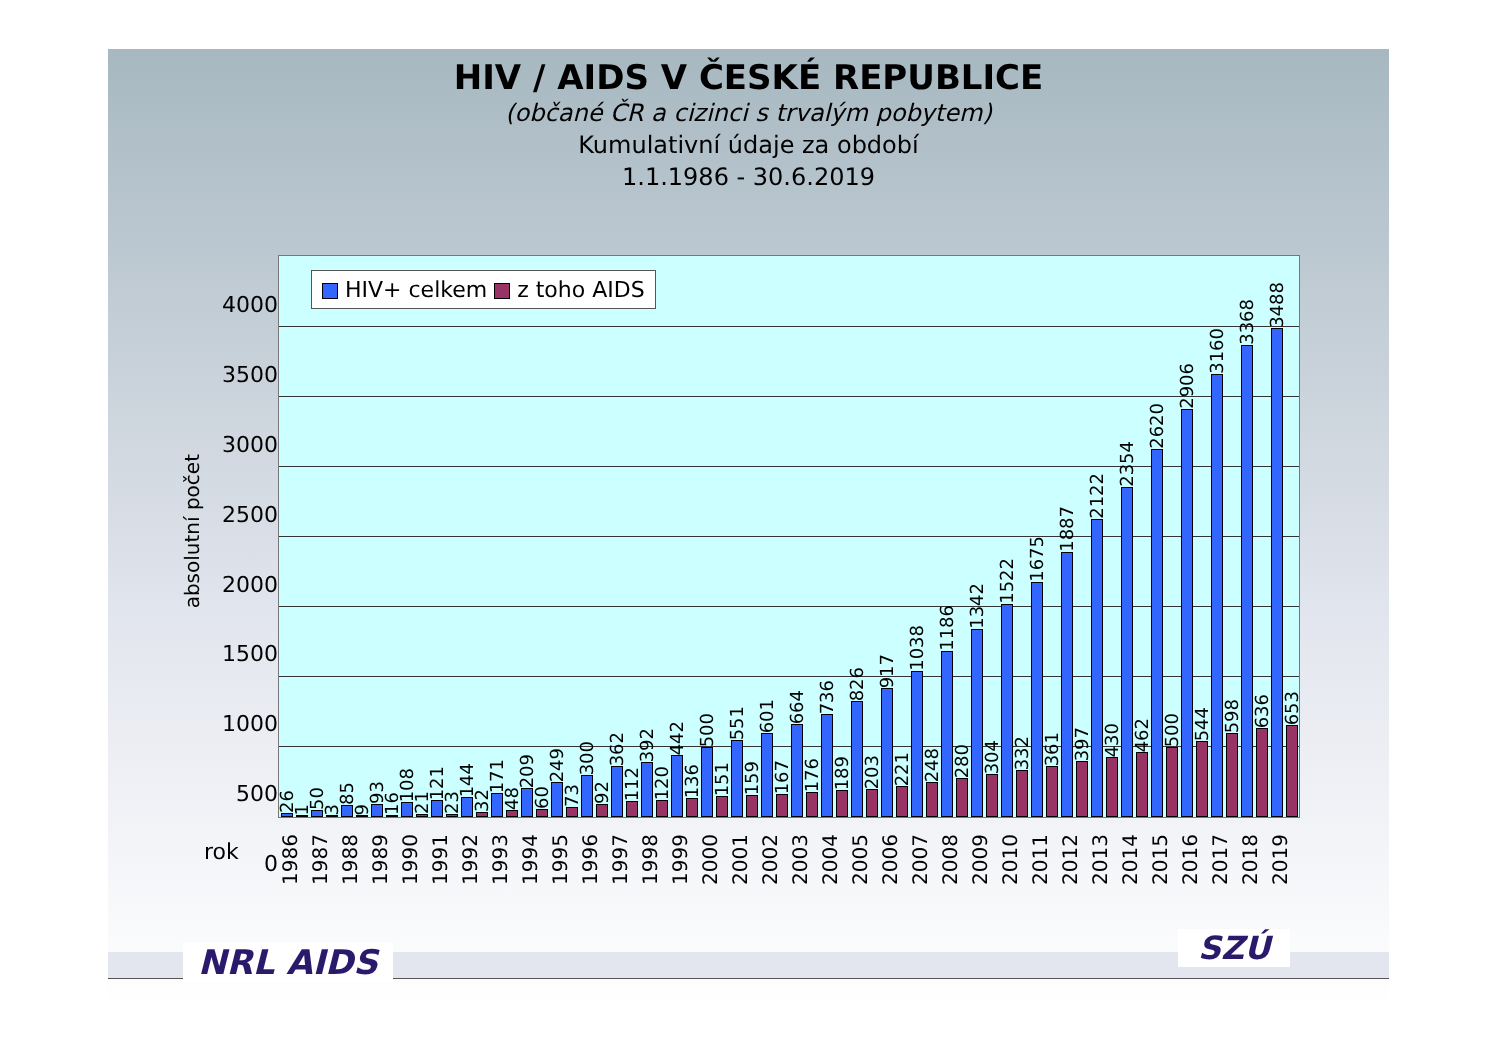HIV / AIDS V ČESKÉ REPUBLICE
(občané ČR a cizinci s trvalým pobytem)
Kumulativní údaje za období
1.1.1986 - 30.6.2019
absolutní počet
4000
3500
3000
2500
2000
1500
1000
500
0
HIV+ celkem z toho AIDS
26
1
50
3
85
9
93
16
108
21
121
23
144
32
171
48
209
60
249
73
300
92
362
112
392
120
442
136
500
151
551
159
601
167
664
176
736
189
826
203
917
221
1038
248
1186
280
1342
304
1522
332
1675
361
1887
397
2122
430
2354
462
2620
500
2906
544
3160
598
3368
636
3488
653
rok
1986 1987 1988 1989 1990 1991 1992 1993 1994 1995 1996 1997 1998 1999 2000 2001 2002 2003 2004 2005 2006 2007 2008 2009 2010 2011 2012 2013 2014 2015 2016 2017 2018 2019
NRL AIDS SZÚ